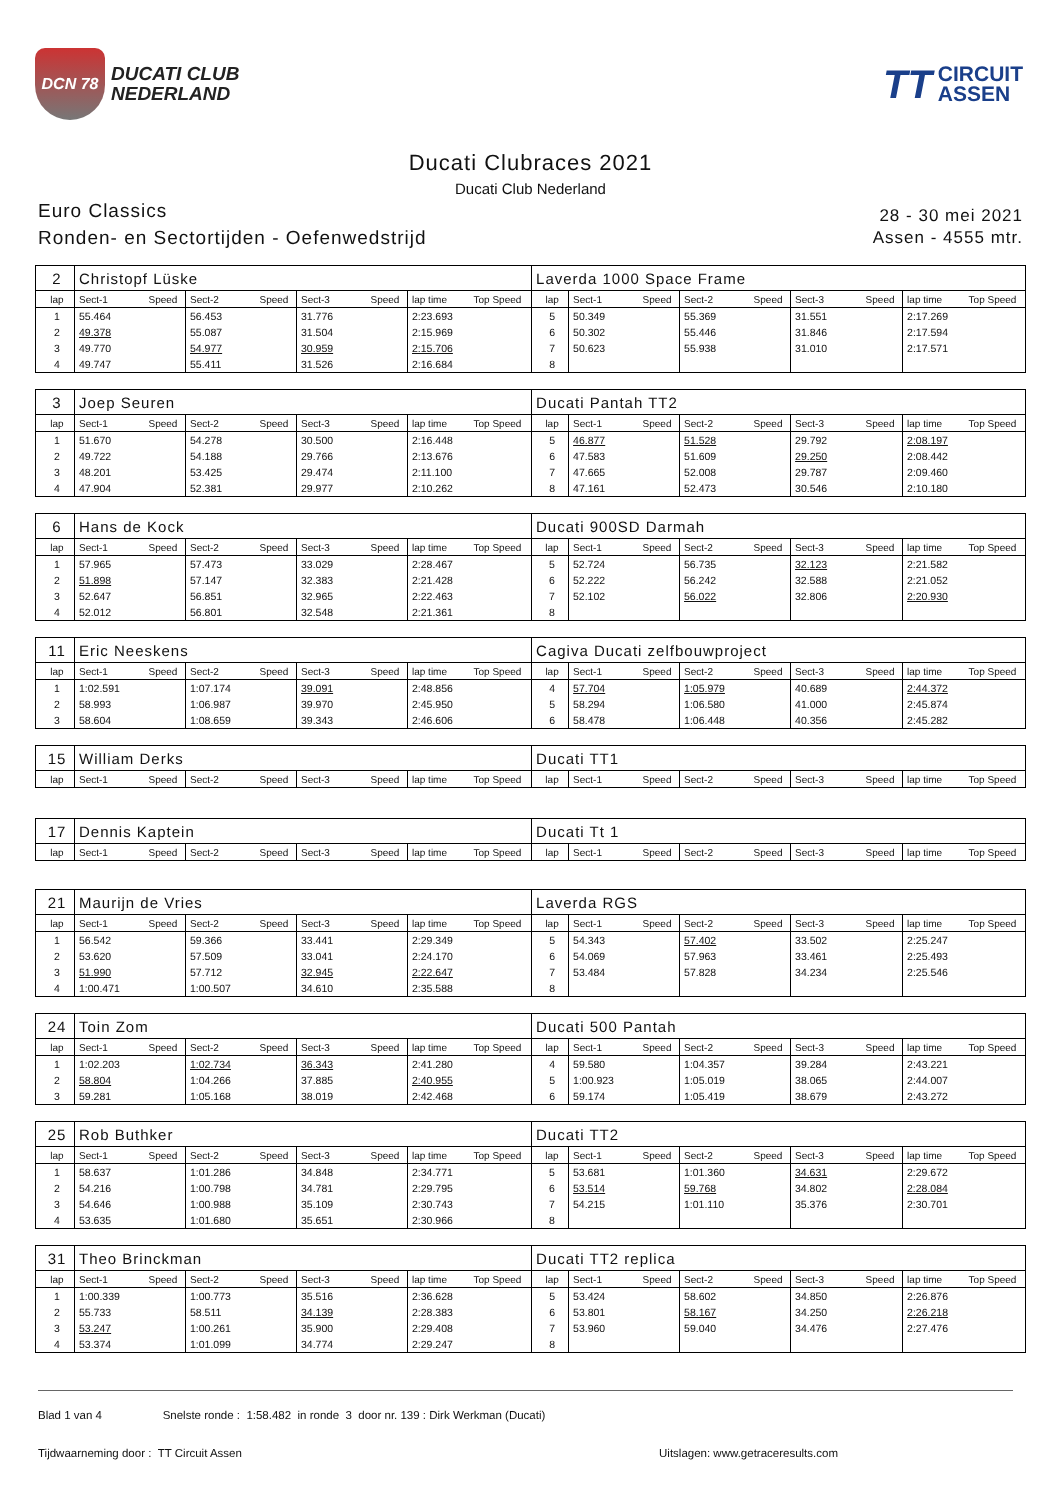DCN 78
DUCATI CLUB
NEDERLAND
TT CIRCUIT
ASSEN
Ducati Clubraces 2021
Ducati Club Nederland
Euro Classics
Ronden- en Sectortijden - Oefenwedstrijd
28 - 30 mei 2021
Assen - 4555 mtr.
| 2 | Christopf Lüske | | | | | | | | Laverda 1000 Space Frame | | | | | | | | |
| lap | Sect-1 | Speed | Sect-2 | Speed | Sect-3 | Speed | lap time | Top Speed | lap | Sect-1 | Speed | Sect-2 | Speed | Sect-3 | Speed | lap time | Top Speed |
| 1 | 55.464 | | 56.453 | | 31.776 | | 2:23.693 | | 5 | 50.349 | | 55.369 | | 31.551 | | 2:17.269 | |
| 2 | 49.378 | | 55.087 | | 31.504 | | 2:15.969 | | 6 | 50.302 | | 55.446 | | 31.846 | | 2:17.594 | |
| 3 | 49.770 | | 54.977 | | 30.959 | | 2:15.706 | | 7 | 50.623 | | 55.938 | | 31.010 | | 2:17.571 | |
| 4 | 49.747 | | 55.411 | | 31.526 | | 2:16.684 | | 8 | | | | | | | | |
| 3 | Joep Seuren | | | | | | | | Ducati Pantah TT2 | | | | | | | | |
| lap | Sect-1 | Speed | Sect-2 | Speed | Sect-3 | Speed | lap time | Top Speed | lap | Sect-1 | Speed | Sect-2 | Speed | Sect-3 | Speed | lap time | Top Speed |
| 1 | 51.670 | | 54.278 | | 30.500 | | 2:16.448 | | 5 | 46.877 | | 51.528 | | 29.792 | | 2:08.197 | |
| 2 | 49.722 | | 54.188 | | 29.766 | | 2:13.676 | | 6 | 47.583 | | 51.609 | | 29.250 | | 2:08.442 | |
| 3 | 48.201 | | 53.425 | | 29.474 | | 2:11.100 | | 7 | 47.665 | | 52.008 | | 29.787 | | 2:09.460 | |
| 4 | 47.904 | | 52.381 | | 29.977 | | 2:10.262 | | 8 | 47.161 | | 52.473 | | 30.546 | | 2:10.180 | |
| 6 | Hans de Kock | | | | | | | | Ducati 900SD Darmah | | | | | | | | |
| lap | Sect-1 | Speed | Sect-2 | Speed | Sect-3 | Speed | lap time | Top Speed | lap | Sect-1 | Speed | Sect-2 | Speed | Sect-3 | Speed | lap time | Top Speed |
| 1 | 57.965 | | 57.473 | | 33.029 | | 2:28.467 | | 5 | 52.724 | | 56.735 | | 32.123 | | 2:21.582 | |
| 2 | 51.898 | | 57.147 | | 32.383 | | 2:21.428 | | 6 | 52.222 | | 56.242 | | 32.588 | | 2:21.052 | |
| 3 | 52.647 | | 56.851 | | 32.965 | | 2:22.463 | | 7 | 52.102 | | 56.022 | | 32.806 | | 2:20.930 | |
| 4 | 52.012 | | 56.801 | | 32.548 | | 2:21.361 | | 8 | | | | | | | | |
| 11 | Eric Neeskens | | | | | | | | Cagiva Ducati zelfbouwproject | | | | | | | | |
| lap | Sect-1 | Speed | Sect-2 | Speed | Sect-3 | Speed | lap time | Top Speed | lap | Sect-1 | Speed | Sect-2 | Speed | Sect-3 | Speed | lap time | Top Speed |
| 1 | 1:02.591 | | 1:07.174 | | 39.091 | | 2:48.856 | | 4 | 57.704 | | 1:05.979 | | 40.689 | | 2:44.372 | |
| 2 | 58.993 | | 1:06.987 | | 39.970 | | 2:45.950 | | 5 | 58.294 | | 1:06.580 | | 41.000 | | 2:45.874 | |
| 3 | 58.604 | | 1:08.659 | | 39.343 | | 2:46.606 | | 6 | 58.478 | | 1:06.448 | | 40.356 | | 2:45.282 | |
| 15 | William Derks | | | | | | | | Ducati TT1 | | | | | | | | |
| lap | Sect-1 | Speed | Sect-2 | Speed | Sect-3 | Speed | lap time | Top Speed | lap | Sect-1 | Speed | Sect-2 | Speed | Sect-3 | Speed | lap time | Top Speed |
| 17 | Dennis Kaptein | | | | | | | | Ducati Tt 1 | | | | | | | | |
| lap | Sect-1 | Speed | Sect-2 | Speed | Sect-3 | Speed | lap time | Top Speed | lap | Sect-1 | Speed | Sect-2 | Speed | Sect-3 | Speed | lap time | Top Speed |
| 21 | Maurijn de Vries | | | | | | | | Laverda RGS | | | | | | | | |
| lap | Sect-1 | Speed | Sect-2 | Speed | Sect-3 | Speed | lap time | Top Speed | lap | Sect-1 | Speed | Sect-2 | Speed | Sect-3 | Speed | lap time | Top Speed |
| 1 | 56.542 | | 59.366 | | 33.441 | | 2:29.349 | | 5 | 54.343 | | 57.402 | | 33.502 | | 2:25.247 | |
| 2 | 53.620 | | 57.509 | | 33.041 | | 2:24.170 | | 6 | 54.069 | | 57.963 | | 33.461 | | 2:25.493 | |
| 3 | 51.990 | | 57.712 | | 32.945 | | 2:22.647 | | 7 | 53.484 | | 57.828 | | 34.234 | | 2:25.546 | |
| 4 | 1:00.471 | | 1:00.507 | | 34.610 | | 2:35.588 | | 8 | | | | | | | | |
| 24 | Toin Zom | | | | | | | | Ducati 500 Pantah | | | | | | | | |
| lap | Sect-1 | Speed | Sect-2 | Speed | Sect-3 | Speed | lap time | Top Speed | lap | Sect-1 | Speed | Sect-2 | Speed | Sect-3 | Speed | lap time | Top Speed |
| 1 | 1:02.203 | | 1:02.734 | | 36.343 | | 2:41.280 | | 4 | 59.580 | | 1:04.357 | | 39.284 | | 2:43.221 | |
| 2 | 58.804 | | 1:04.266 | | 37.885 | | 2:40.955 | | 5 | 1:00.923 | | 1:05.019 | | 38.065 | | 2:44.007 | |
| 3 | 59.281 | | 1:05.168 | | 38.019 | | 2:42.468 | | 6 | 59.174 | | 1:05.419 | | 38.679 | | 2:43.272 | |
| 25 | Rob Buthker | | | | | | | | Ducati TT2 | | | | | | | | |
| lap | Sect-1 | Speed | Sect-2 | Speed | Sect-3 | Speed | lap time | Top Speed | lap | Sect-1 | Speed | Sect-2 | Speed | Sect-3 | Speed | lap time | Top Speed |
| 1 | 58.637 | | 1:01.286 | | 34.848 | | 2:34.771 | | 5 | 53.681 | | 1:01.360 | | 34.631 | | 2:29.672 | |
| 2 | 54.216 | | 1:00.798 | | 34.781 | | 2:29.795 | | 6 | 53.514 | | 59.768 | | 34.802 | | 2:28.084 | |
| 3 | 54.646 | | 1:00.988 | | 35.109 | | 2:30.743 | | 7 | 54.215 | | 1:01.110 | | 35.376 | | 2:30.701 | |
| 4 | 53.635 | | 1:01.680 | | 35.651 | | 2:30.966 | | 8 | | | | | | | | |
| 31 | Theo Brinckman | | | | | | | | Ducati TT2 replica | | | | | | | | |
| lap | Sect-1 | Speed | Sect-2 | Speed | Sect-3 | Speed | lap time | Top Speed | lap | Sect-1 | Speed | Sect-2 | Speed | Sect-3 | Speed | lap time | Top Speed |
| 1 | 1:00.339 | | 1:00.773 | | 35.516 | | 2:36.628 | | 5 | 53.424 | | 58.602 | | 34.850 | | 2:26.876 | |
| 2 | 55.733 | | 58.511 | | 34.139 | | 2:28.383 | | 6 | 53.801 | | 58.167 | | 34.250 | | 2:26.218 | |
| 3 | 53.247 | | 1:00.261 | | 35.900 | | 2:29.408 | | 7 | 53.960 | | 59.040 | | 34.476 | | 2:27.476 | |
| 4 | 53.374 | | 1:01.099 | | 34.774 | | 2:29.247 | | 8 | | | | | | | | |
Blad 1 van 4 Snelste ronde : 1:58.482 in ronde 3 door nr. 139 : Dirk Werkman (Ducati)
Tijdwaarneming door : TT Circuit Assen Uitslagen: www.getraceresults.com